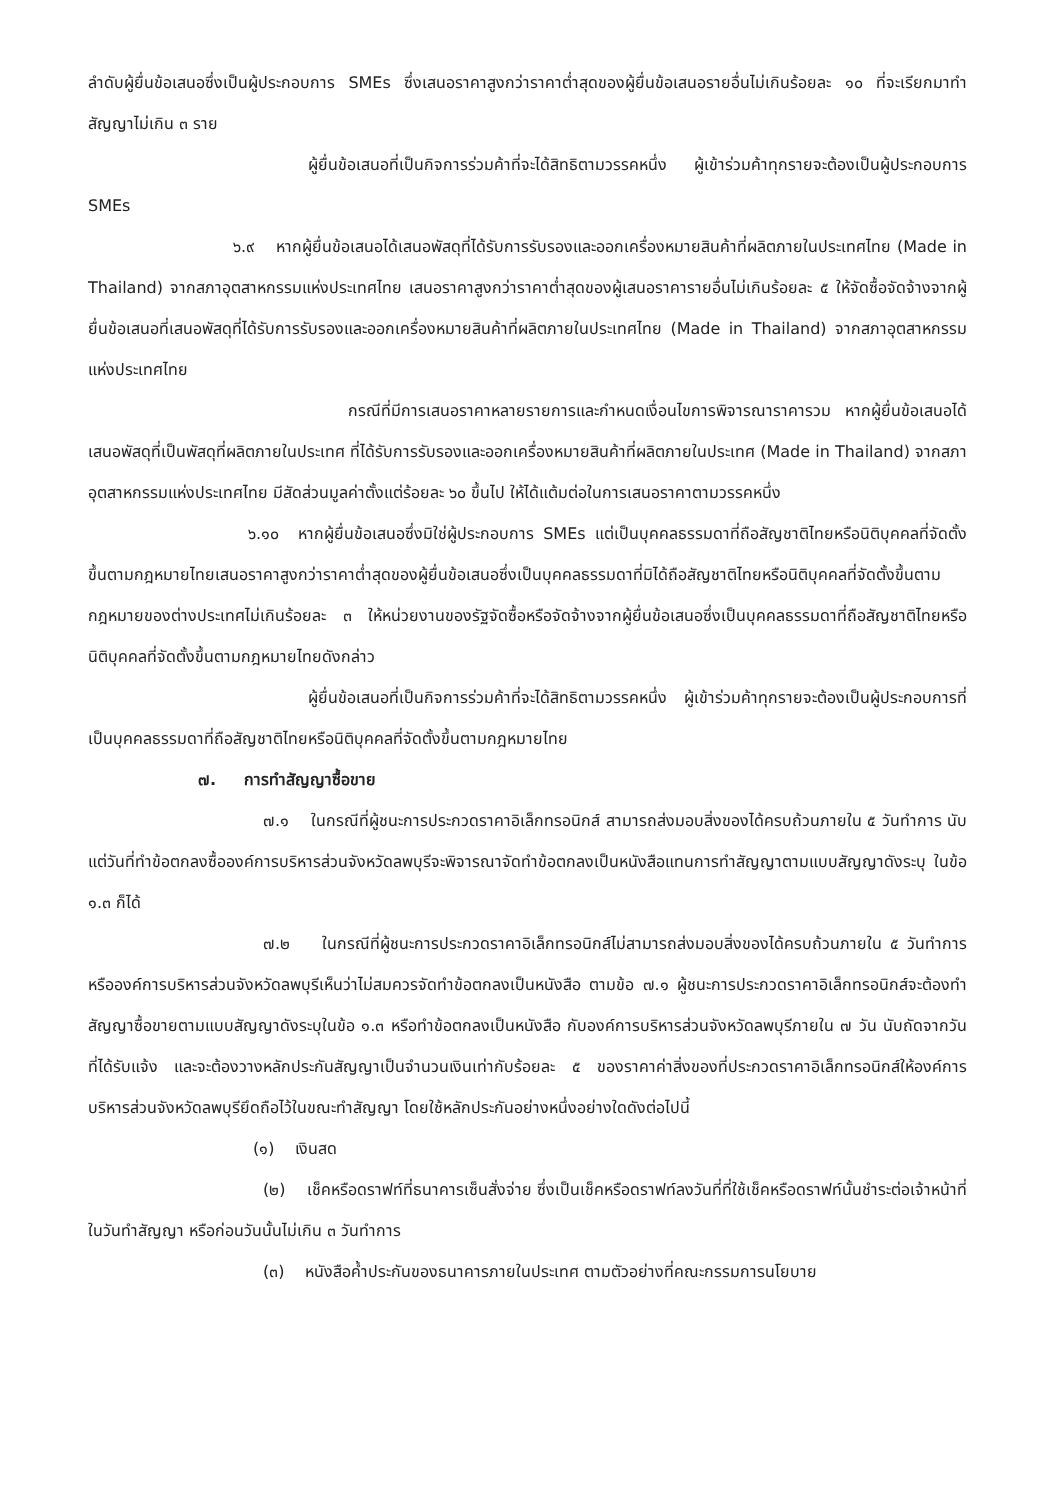ลำดับผู้ยื่นข้อเสนอซึ่งเป็นผู้ประกอบการ SMEs ซึ่งเสนอราคาสูงกว่าราคาต่ำสุดของผู้ยื่นข้อเสนอรายอื่นไม่เกินร้อยละ ๑๐ ที่จะเรียกมาทำสัญญาไม่เกิน ๓ ราย
ผู้ยื่นข้อเสนอที่เป็นกิจการร่วมค้าที่จะได้สิทธิตามวรรคหนึ่ง ผู้เข้าร่วมค้าทุกรายจะต้องเป็นผู้ประกอบการ SMEs
๖.๙ หากผู้ยื่นข้อเสนอได้เสนอพัสดุที่ได้รับการรับรองและออกเครื่องหมายสินค้าที่ผลิตภายในประเทศไทย (Made in Thailand) จากสภาอุตสาหกรรมแห่งประเทศไทย เสนอราคาสูงกว่าราคาต่ำสุดของผู้เสนอราคารายอื่นไม่เกินร้อยละ ๕ ให้จัดซื้อจัดจ้างจากผู้ยื่นข้อเสนอที่เสนอพัสดุที่ได้รับการรับรองและออกเครื่องหมายสินค้าที่ผลิตภายในประเทศไทย (Made in Thailand) จากสภาอุตสาหกรรมแห่งประเทศไทย
กรณีที่มีการเสนอราคาหลายรายการและกำหนดเงื่อนไขการพิจารณาราคารวม หากผู้ยื่นข้อเสนอได้เสนอพัสดุที่เป็นพัสดุที่ผลิตภายในประเทศ ที่ได้รับการรับรองและออกเครื่องหมายสินค้าที่ผลิตภายในประเทศ (Made in Thailand) จากสภาอุตสาหกรรมแห่งประเทศไทย มีสัดส่วนมูลค่าตั้งแต่ร้อยละ ๖๐ ขึ้นไป ให้ได้แต้มต่อในการเสนอราคาตามวรรคหนึ่ง
๖.๑๐ หากผู้ยื่นข้อเสนอซึ่งมิใช่ผู้ประกอบการ SMEs แต่เป็นบุคคลธรรมดาที่ถือสัญชาติไทยหรือนิติบุคคลที่จัดตั้งขึ้นตามกฎหมายไทยเสนอราคาสูงกว่าราคาต่ำสุดของผู้ยื่นข้อเสนอซึ่งเป็นบุคคลธรรมดาที่มิได้ถือสัญชาติไทยหรือนิติบุคคลที่จัดตั้งขึ้นตามกฎหมายของต่างประเทศไม่เกินร้อยละ ๓ ให้หน่วยงานของรัฐจัดซื้อหรือจัดจ้างจากผู้ยื่นข้อเสนอซึ่งเป็นบุคคลธรรมดาที่ถือสัญชาติไทยหรือนิติบุคคลที่จัดตั้งขึ้นตามกฎหมายไทยดังกล่าว
ผู้ยื่นข้อเสนอที่เป็นกิจการร่วมค้าที่จะได้สิทธิตามวรรคหนึ่ง ผู้เข้าร่วมค้าทุกรายจะต้องเป็นผู้ประกอบการที่เป็นบุคคลธรรมดาที่ถือสัญชาติไทยหรือนิติบุคคลที่จัดตั้งขึ้นตามกฎหมายไทย
๗. การทำสัญญาซื้อขาย
๗.๑ ในกรณีที่ผู้ชนะการประกวดราคาอิเล็กทรอนิกส์ สามารถส่งมอบสิ่งของได้ครบถ้วนภายใน ๕ วันทำการ นับแต่วันที่ทำข้อตกลงซื้อองค์การบริหารส่วนจังหวัดลพบุรีจะพิจารณาจัดทำข้อตกลงเป็นหนังสือแทนการทำสัญญาตามแบบสัญญาดังระบุ ในข้อ ๑.๓ ก็ได้
๗.๒ ในกรณีที่ผู้ชนะการประกวดราคาอิเล็กทรอนิกส์ไม่สามารถส่งมอบสิ่งของได้ครบถ้วนภายใน ๕ วันทำการ หรือองค์การบริหารส่วนจังหวัดลพบุรีเห็นว่าไม่สมควรจัดทำข้อตกลงเป็นหนังสือ ตามข้อ ๗.๑ ผู้ชนะการประกวดราคาอิเล็กทรอนิกส์จะต้องทำสัญญาซื้อขายตามแบบสัญญาดังระบุในข้อ ๑.๓ หรือทำข้อตกลงเป็นหนังสือ กับองค์การบริหารส่วนจังหวัดลพบุรีภายใน ๗ วัน นับถัดจากวันที่ได้รับแจ้ง และจะต้องวางหลักประกันสัญญาเป็นจำนวนเงินเท่ากับร้อยละ ๕ ของราคาค่าสิ่งของที่ประกวดราคาอิเล็กทรอนิกส์ให้องค์การบริหารส่วนจังหวัดลพบุรียึดถือไว้ในขณะทำสัญญา โดยใช้หลักประกันอย่างหนึ่งอย่างใดดังต่อไปนี้
(๑) เงินสด
(๒) เช็คหรือดราฟท์ที่ธนาคารเซ็นสั่งจ่าย ซึ่งเป็นเช็คหรือดราฟท์ลงวันที่ที่ใช้เช็คหรือดราฟท์นั้นชำระต่อเจ้าหน้าที่ในวันทำสัญญา หรือก่อนวันนั้นไม่เกิน ๓ วันทำการ
(๓) หนังสือค้ำประกันของธนาคารภายในประเทศ ตามตัวอย่างที่คณะกรรมการนโยบาย